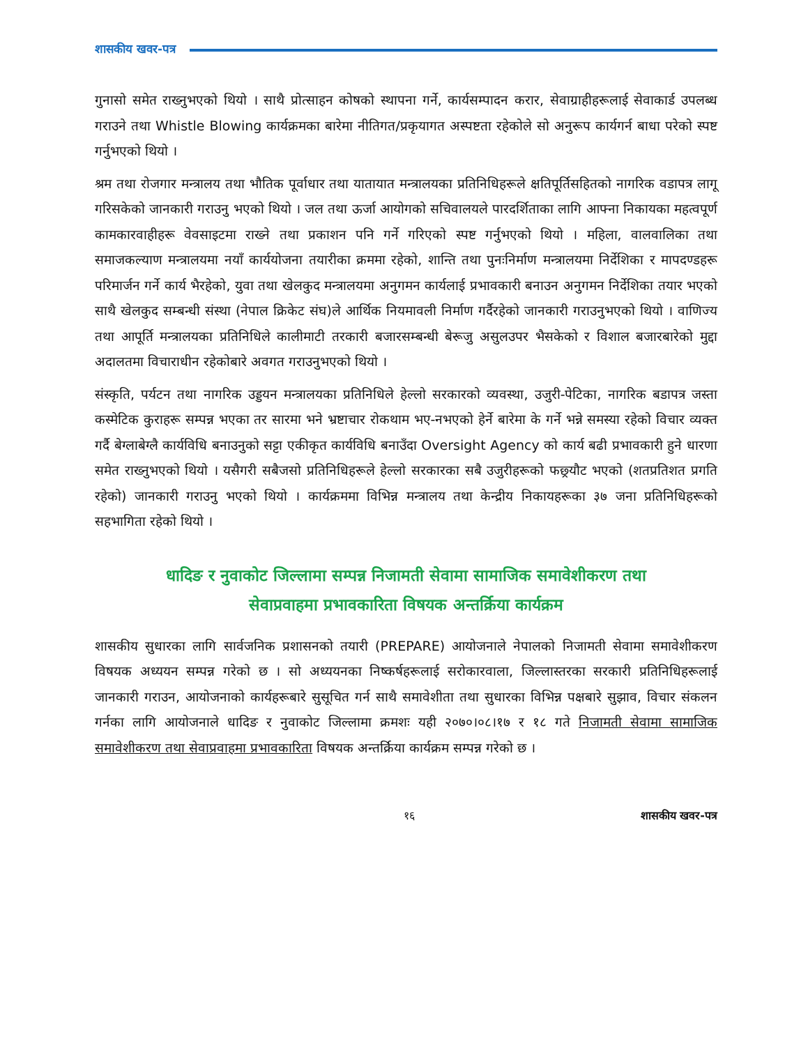शासकीय खवर-पत्र
गुनासो समेत राख्नुभएको थियो । साथै प्रोत्साहन कोषको स्थापना गर्ने, कार्यसम्पादन करार, सेवाग्राहीहरूलाई सेवाकार्ड उपलब्ध गराउने तथा Whistle Blowing कार्यक्रमका बारेमा नीतिगत/प्रकृयागत अस्पष्टता रहेकोले सो अनुरूप कार्यगर्न बाधा परेको स्पष्ट गर्नुभएको थियो ।
श्रम तथा रोजगार मन्त्रालय तथा भौतिक पूर्वाधार तथा यातायात मन्त्रालयका प्रतिनिधिहरूले क्षतिपूर्तिसहितको नागरिक वडापत्र लागू गरिसकेको जानकारी गराउनु भएको थियो । जल तथा ऊर्जा आयोगको सचिवालयले पारदर्शिताका लागि आफ्ना निकायका महत्वपूर्ण कामकारवाहीहरू वेवसाइटमा राख्ने तथा प्रकाशन पनि गर्ने गरिएको स्पष्ट गर्नुभएको थियो । महिला, वालवालिका तथा समाजकल्याण मन्त्रालयमा नयाँ कार्ययोजना तयारीका क्रममा रहेको, शान्ति तथा पुनःनिर्माण मन्त्रालयमा निर्देशिका र मापदण्डहरू परिमार्जन गर्ने कार्य भैरहेको, युवा तथा खेलकुद मन्त्रालयमा अनुगमन कार्यलाई प्रभावकारी बनाउन अनुगमन निर्देशिका तयार भएको साथै खेलकुद सम्बन्धी संस्था (नेपाल क्रिकेट संघ)ले आर्थिक नियमावली निर्माण गर्दैरहेको जानकारी गराउनुभएको थियो । वाणिज्य तथा आपूर्ति मन्त्रालयका प्रतिनिधिले कालीमाटी तरकारी बजारसम्बन्धी बेरूजु असुलउपर भैसकेको र विशाल बजारबारेको मुद्दा अदालतमा विचाराधीन रहेकोबारे अवगत गराउनुभएको थियो ।
संस्कृति, पर्यटन तथा नागरिक उड्डयन मन्त्रालयका प्रतिनिधिले हेल्लो सरकारको व्यवस्था, उजुरी-पेटिका, नागरिक बडापत्र जस्ता कस्मेटिक कुराहरू सम्पन्न भएका तर सारमा भने भ्रष्टाचार रोकथाम भए-नभएको हेर्ने बारेमा के गर्ने भन्ने समस्या रहेको विचार व्यक्त गर्दै बेग्लाबेग्लै कार्यविधि बनाउनुको सट्टा एकीकृत कार्यविधि बनाउँदा Oversight Agency को कार्य बढी प्रभावकारी हुने धारणा समेत राख्नुभएको थियो । यसैगरी सबैजसो प्रतिनिधिहरूले हेल्लो सरकारका सबै उजुरीहरूको फछ्र्यौट भएको (शतप्रतिशत प्रगति रहेको) जानकारी गराउनु भएको थियो । कार्यक्रममा विभिन्न मन्त्रालय तथा केन्द्रीय निकायहरूका ३७ जना प्रतिनिधिहरूको सहभागिता रहेको थियो ।
धादिङ र नुवाकोट जिल्लामा सम्पन्न निजामती सेवामा सामाजिक समावेशीकरण तथा
सेवाप्रवाहमा प्रभावकारिता विषयक अन्तर्क्रिया कार्यक्रम
शासकीय सुधारका लागि सार्वजनिक प्रशासनको तयारी (PREPARE) आयोजनाले नेपालको निजामती सेवामा समावेशीकरण विषयक अध्ययन सम्पन्न गरेको छ । सो अध्ययनका निष्कर्षहरूलाई सरोकारवाला, जिल्लास्तरका सरकारी प्रतिनिधिहरूलाई जानकारी गराउन, आयोजनाको कार्यहरूबारे सुसूचित गर्न साथै समावेशीता तथा सुधारका विभिन्न पक्षबारे सुझाव, विचार संकलन गर्नका लागि आयोजनाले धादिङ र नुवाकोट जिल्लामा क्रमशः यही २०७०।०८।१७ र १८ गते निजामती सेवामा सामाजिक समावेशीकरण तथा सेवाप्रवाहमा प्रभावकारिता विषयक अन्तर्क्रिया कार्यक्रम सम्पन्न गरेको छ ।
१६ शासकीय खवर-पत्र